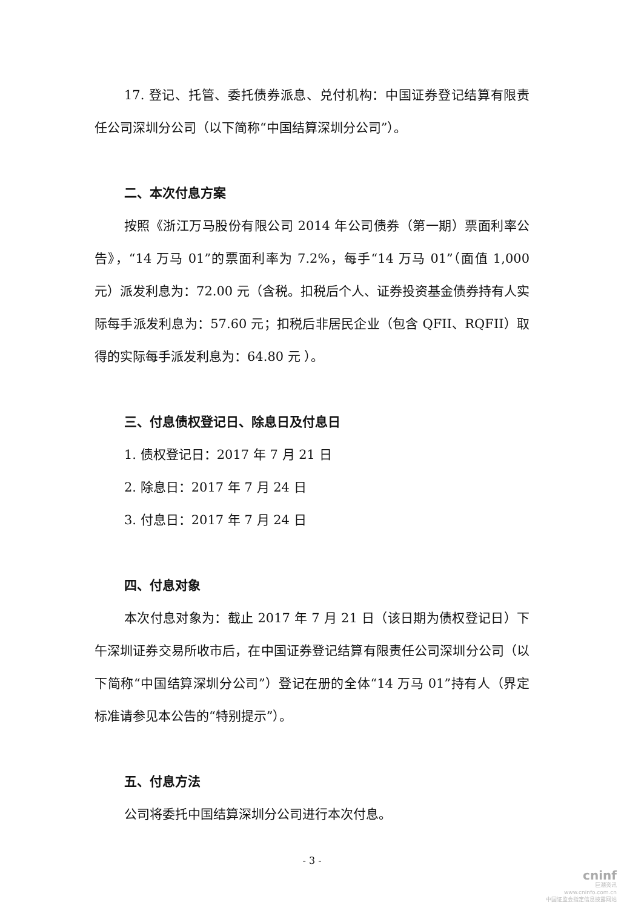17. 登记、托管、委托债券派息、兑付机构：中国证券登记结算有限责任公司深圳分公司（以下简称“中国结算深圳分公司”）。
二、本次付息方案
按照《浙江万马股份有限公司 2014 年公司债券（第一期）票面利率公告》，“14 万马 01”的票面利率为 7.2%，每手“14 万马 01”（面值 1,000 元）派发利息为：72.00 元（含税。扣税后个人、证券投资基金债券持有人实际每手派发利息为：57.60 元；扣税后非居民企业（包含 QFII、RQFII）取得的实际每手派发利息为：64.80 元 ）。
三、付息债权登记日、除息日及付息日
1. 债权登记日：2017 年 7 月 21 日
2. 除息日：2017 年 7 月 24 日
3. 付息日：2017 年 7 月 24 日
四、付息对象
本次付息对象为：截止 2017 年 7 月 21 日（该日期为债权登记日）下午深圳证券交易所收市后，在中国证券登记结算有限责任公司深圳分公司（以下简称“中国结算深圳分公司”）登记在册的全体“14 万马 01”持有人（界定标准请参见本公告的“特别提示”）。
五、付息方法
公司将委托中国结算深圳分公司进行本次付息。
- 3 -
cninf
巨潮资讯
www.cninfo.com.cn
中国证监会指定信息披露网站